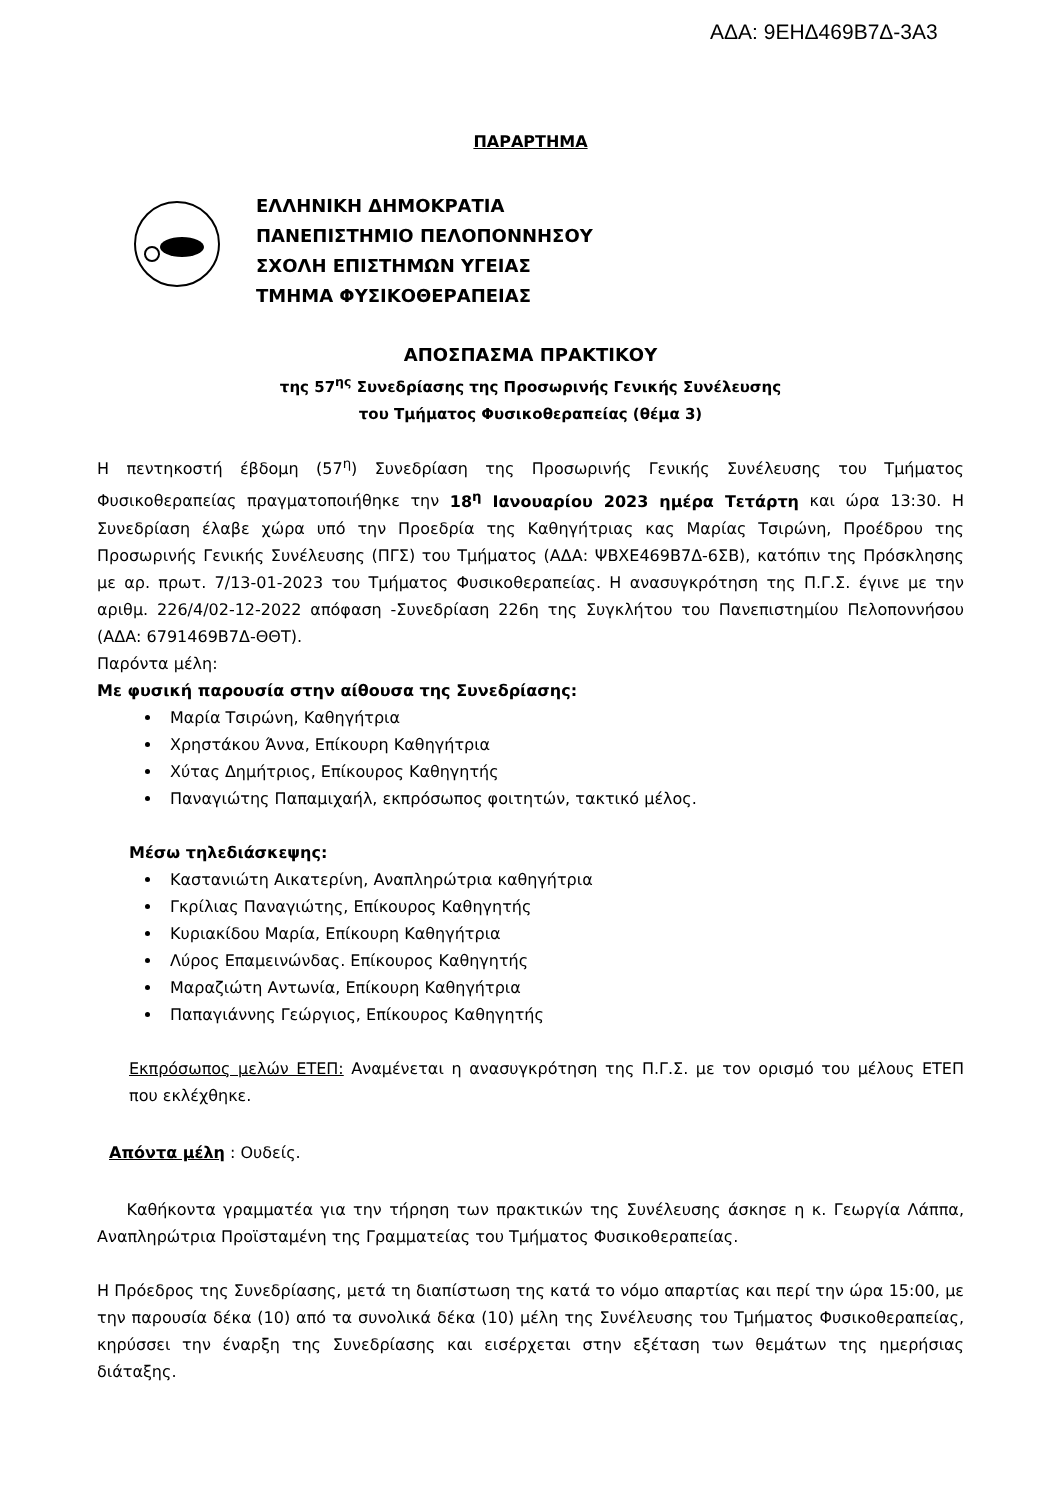ΑΔΑ: 9ΕΗΔ469Β7Δ-3Α3
ΠΑΡΑΡΤΗΜΑ
ΕΛΛΗΝΙΚΗ ΔΗΜΟΚΡΑΤΙΑ
ΠΑΝΕΠΙΣΤΗΜΙΟ ΠΕΛΟΠΟΝΝΗΣΟΥ
ΣΧΟΛΗ ΕΠΙΣΤΗΜΩΝ ΥΓΕΙΑΣ
ΤΜΗΜΑ ΦΥΣΙΚΟΘΕΡΑΠΕΙΑΣ
ΑΠΟΣΠΑΣΜΑ ΠΡΑΚΤΙΚΟΥ
της 57<sup>ης</sup> Συνεδρίασης της Προσωρινής Γενικής Συνέλευσης
του Τμήματος Φυσικοθεραπείας (θέμα 3)
Η πεντηκοστή έβδομη (57<sup>η</sup>) Συνεδρίαση της Προσωρινής Γενικής Συνέλευσης του Τμήματος Φυσικοθεραπείας πραγματοποιήθηκε την 18<sup>η</sup> Ιανουαρίου 2023 ημέρα Τετάρτη και ώρα 13:30. Η Συνεδρίαση έλαβε χώρα υπό την Προεδρία της Καθηγήτριας κας Μαρίας Τσιρώνη, Προέδρου της Προσωρινής Γενικής Συνέλευσης (ΠΓΣ) του Τμήματος (ΑΔΑ: ΨΒΧΕ469Β7Δ-6ΣΒ), κατόπιν της Πρόσκλησης με αρ. πρωτ. 7/13-01-2023 του Τμήματος Φυσικοθεραπείας. Η ανασυγκρότηση της Π.Γ.Σ. έγινε με την αριθμ. 226/4/02-12-2022 απόφαση -Συνεδρίαση 226η της Συγκλήτου του Πανεπιστημίου Πελοποννήσου (ΑΔΑ: 6791469Β7Δ-ΘΘΤ).
Παρόντα μέλη:
Με φυσική παρουσία στην αίθουσα της Συνεδρίασης:
Μαρία Τσιρώνη, Καθηγήτρια
Χρηστάκου Άννα, Επίκουρη Καθηγήτρια
Χύτας Δημήτριος, Επίκουρος Καθηγητής
Παναγιώτης Παπαμιχαήλ, εκπρόσωπος φοιτητών, τακτικό μέλος.
Μέσω τηλεδιάσκεψης:
Καστανιώτη Αικατερίνη, Αναπληρώτρια καθηγήτρια
Γκρίλιας Παναγιώτης, Επίκουρος Καθηγητής
Κυριακίδου Μαρία, Επίκουρη Καθηγήτρια
Λύρος Επαμεινώνδας. Επίκουρος Καθηγητής
Μαραζιώτη Αντωνία, Επίκουρη Καθηγήτρια
Παπαγιάννης Γεώργιος, Επίκουρος Καθηγητής
Εκπρόσωπος μελών ΕΤΕΠ: Αναμένεται η ανασυγκρότηση της Π.Γ.Σ. με τον ορισμό του μέλους ΕΤΕΠ που εκλέχθηκε.
Απόντα μέλη : Ουδείς.
Καθήκοντα γραμματέα για την τήρηση των πρακτικών της Συνέλευσης άσκησε η κ. Γεωργία Λάππα, Αναπληρώτρια Προϊσταμένη της Γραμματείας του Τμήματος Φυσικοθεραπείας.
Η Πρόεδρος της Συνεδρίασης, μετά τη διαπίστωση της κατά το νόμο απαρτίας και περί την ώρα 15:00, με την παρουσία δέκα (10) από τα συνολικά δέκα (10) μέλη της Συνέλευσης του Τμήματος Φυσικοθεραπείας, κηρύσσει την έναρξη της Συνεδρίασης και εισέρχεται στην εξέταση των θεμάτων της ημερήσιας διάταξης.